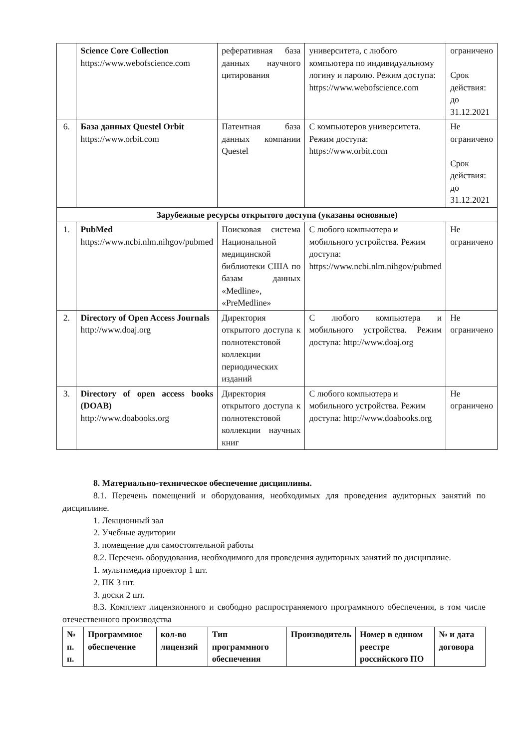| | Science Core Collection https://www.webofscience.com | реферативная база данных научного цитирования | университета, с любого компьютера по индивидуальному логину и паролю. Режим доступа: https://www.webofscience.com | ограничено Срок действия: до 31.12.2021 |
| 6. | База данных Questel Orbit https://www.orbit.com | Патентная база данных компании Questel | С компьютеров университета. Режим доступа: https://www.orbit.com | Не ограничено Срок действия: до 31.12.2021 |
| Зарубежные ресурсы открытого доступа (указаны основные) | | | | |
| 1. | PubMed https://www.ncbi.nlm.nihgov/pubmed | Поисковая система Национальной медицинской библиотеки США по базам данных «Medline», «PreMedline» | С любого компьютера и мобильного устройства. Режим доступа: https://www.ncbi.nlm.nihgov/pubmed | Не ограничено |
| 2. | Directory of Open Access Journals http://www.doaj.org | Директория открытого доступа к полнотекстовой коллекции периодических изданий | С любого компьютера и мобильного устройства. Режим доступа: http://www.doaj.org | Не ограничено |
| 3. | Directory of open access books (DOAB) http://www.doabooks.org | Директория открытого доступа к полнотекстовой коллекции научных книг | С любого компьютера и мобильного устройства. Режим доступа: http://www.doabooks.org | Не ограничено |
8. Материально-техническое обеспечение дисциплины.
8.1. Перечень помещений и оборудования, необходимых для проведения аудиторных занятий по дисциплине.
1. Лекционный зал
2. Учебные аудитории
3. помещение для самостоятельной работы
8.2. Перечень оборудования, необходимого для проведения аудиторных занятий по дисциплине.
1. мультимедиа проектор 1 шт.
2. ПК 3 шт.
3. доски 2 шт.
8.3. Комплект лицензионного и свободно распространяемого программного обеспечения, в том числе отечественного производства
| № п. п. | Программное обеспечение | кол-во лицензий | Тип программного обеспечения | Производитель | Номер в едином реестре российского ПО | № и дата договора |
| --- | --- | --- | --- | --- | --- | --- |